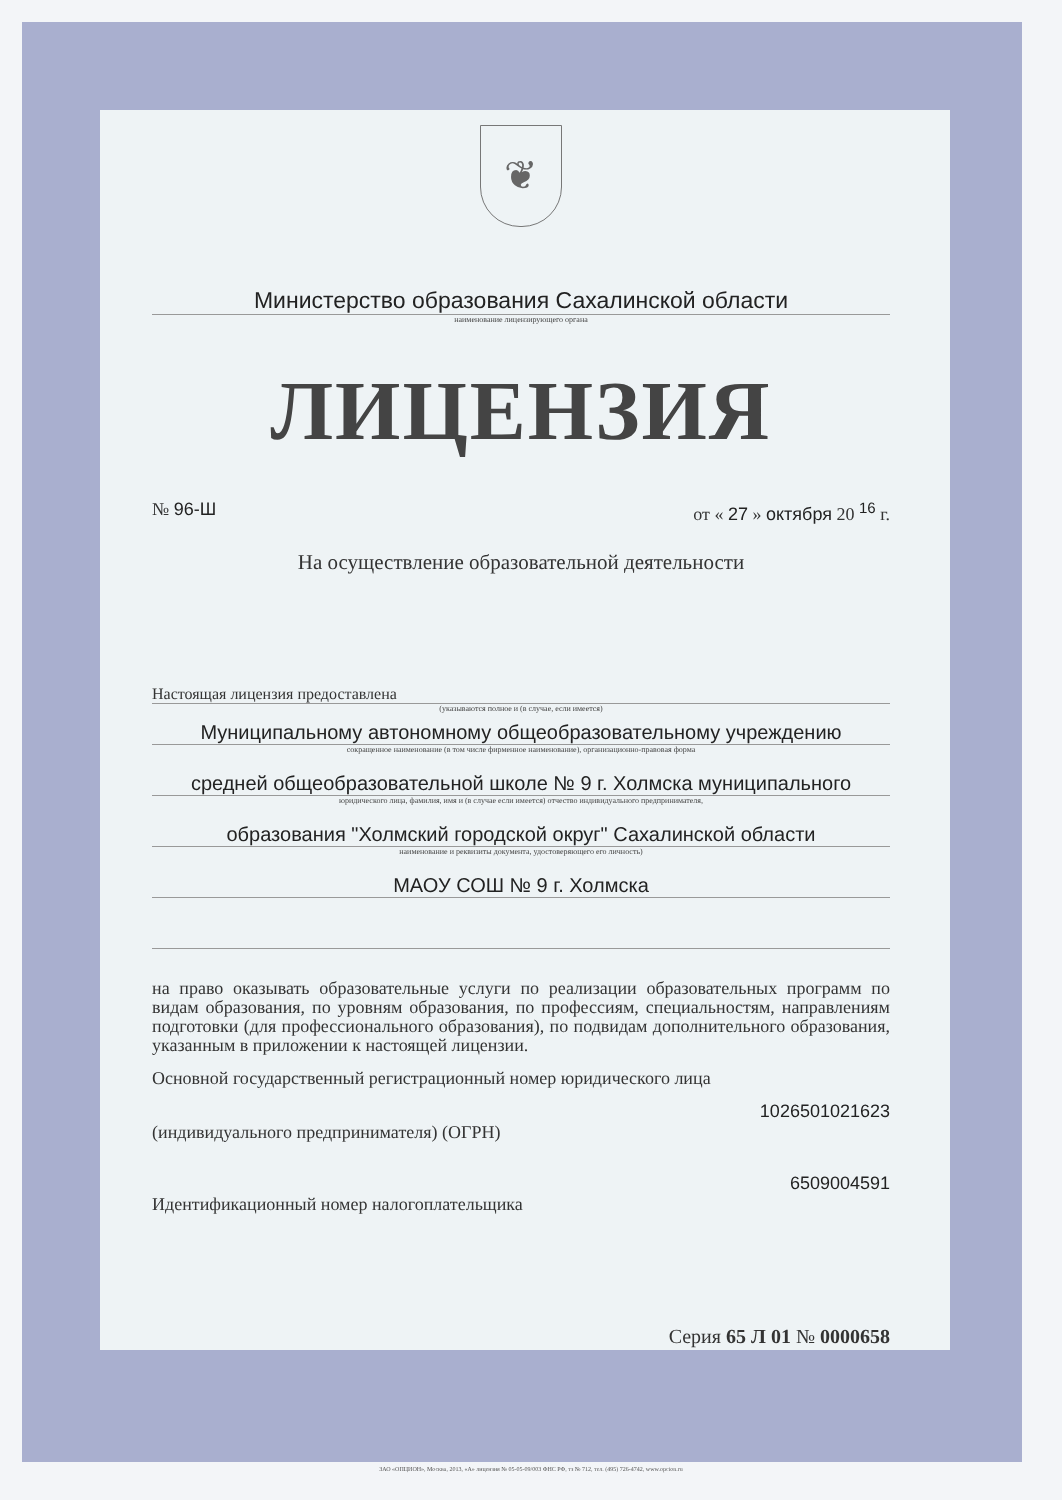❦
Министерство образования Сахалинской области
наименование лицензирующего органа
ЛИЦЕНЗИЯ
№ 96-Ш от « 27 » октября 20 <sup>16</sup> г.
На осуществление образовательной деятельности
Настоящая лицензия предоставлена
(указываются полное и (в случае, если имеется)
Муниципальному автономному общеобразовательному учреждению
сокращенное наименование (в том числе фирменное наименование), организационно-правовая форма
средней общеобразовательной школе № 9 г. Холмска муниципального
юридического лица, фамилия, имя и (в случае если имеется) отчество индивидуального предпринимателя,
образования "Холмский городской округ" Сахалинской области
наименование и реквизиты документа, удостоверяющего его личность)
МАОУ СОШ № 9 г. Холмска
на право оказывать образовательные услуги по реализации образовательных программ по видам образования, по уровням образования, по профессиям, специальностям, направлениям подготовки (для профессионального образования), по подвидам дополнительного образования, указанным в приложении к настоящей лицензии.
Основной государственный регистрационный номер юридического лица
1026501021623
(индивидуального предпринимателя) (ОГРН)
6509004591
Идентификационный номер налогоплательщика
Серия 65 Л 01 № 0000658
ЗАО «ОПЦИОН», Москва, 2013, «А» лицензия № 05-05-09/003 ФНС РФ, тз № 712, тел. (495) 726-4742, www.opcion.ru